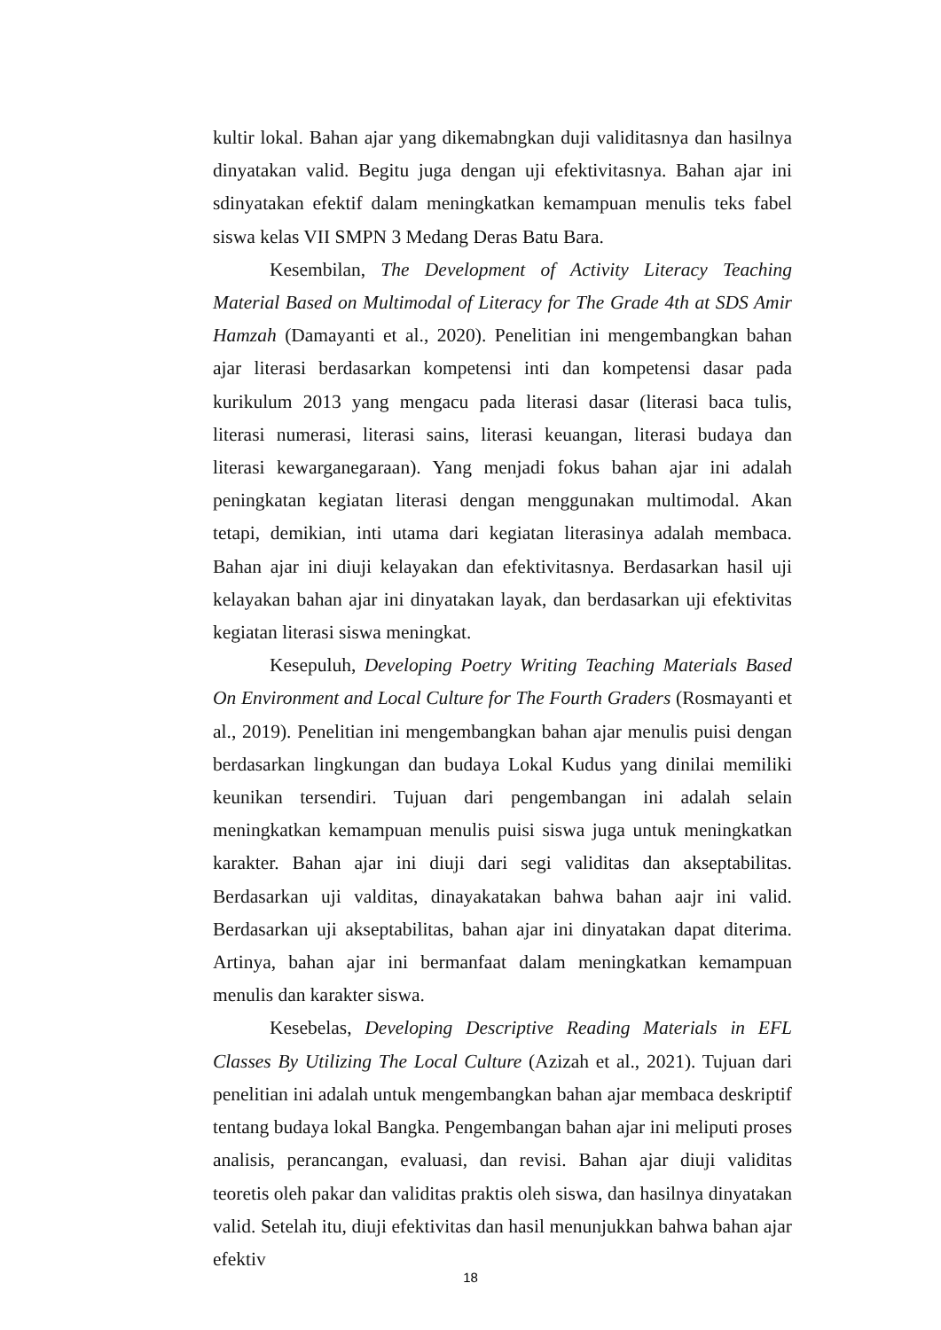kultir lokal. Bahan ajar yang dikemabngkan duji validitasnya dan hasilnya dinyatakan valid. Begitu juga dengan uji efektivitasnya. Bahan ajar ini sdinyatakan efektif dalam meningkatkan kemampuan menulis teks fabel siswa kelas VII SMPN 3 Medang Deras Batu Bara.
Kesembilan, The Development of Activity Literacy Teaching Material Based on Multimodal of Literacy for The Grade 4th at SDS Amir Hamzah (Damayanti et al., 2020). Penelitian ini mengembangkan bahan ajar literasi berdasarkan kompetensi inti dan kompetensi dasar pada kurikulum 2013 yang mengacu pada literasi dasar (literasi baca tulis, literasi numerasi, literasi sains, literasi keuangan, literasi budaya dan literasi kewarganegaraan). Yang menjadi fokus bahan ajar ini adalah peningkatan kegiatan literasi dengan menggunakan multimodal. Akan tetapi, demikian, inti utama dari kegiatan literasinya adalah membaca. Bahan ajar ini diuji kelayakan dan efektivitasnya. Berdasarkan hasil uji kelayakan bahan ajar ini dinyatakan layak, dan berdasarkan uji efektivitas kegiatan literasi siswa meningkat.
Kesepuluh, Developing Poetry Writing Teaching Materials Based On Environment and Local Culture for The Fourth Graders (Rosmayanti et al., 2019). Penelitian ini mengembangkan bahan ajar menulis puisi dengan berdasarkan lingkungan dan budaya Lokal Kudus yang dinilai memiliki keunikan tersendiri. Tujuan dari pengembangan ini adalah selain meningkatkan kemampuan menulis puisi siswa juga untuk meningkatkan karakter. Bahan ajar ini diuji dari segi validitas dan akseptabilitas. Berdasarkan uji valditas, dinayakatakan bahwa bahan aajr ini valid. Berdasarkan uji akseptabilitas, bahan ajar ini dinyatakan dapat diterima. Artinya, bahan ajar ini bermanfaat dalam meningkatkan kemampuan menulis dan karakter siswa.
Kesebelas, Developing Descriptive Reading Materials in EFL Classes By Utilizing The Local Culture (Azizah et al., 2021). Tujuan dari penelitian ini adalah untuk mengembangkan bahan ajar membaca deskriptif tentang budaya lokal Bangka. Pengembangan bahan ajar ini meliputi proses analisis, perancangan, evaluasi, dan revisi. Bahan ajar diuji validitas teoretis oleh pakar dan validitas praktis oleh siswa, dan hasilnya dinyatakan valid. Setelah itu, diuji efektivitas dan hasil menunjukkan bahwa bahan ajar efektiv
18